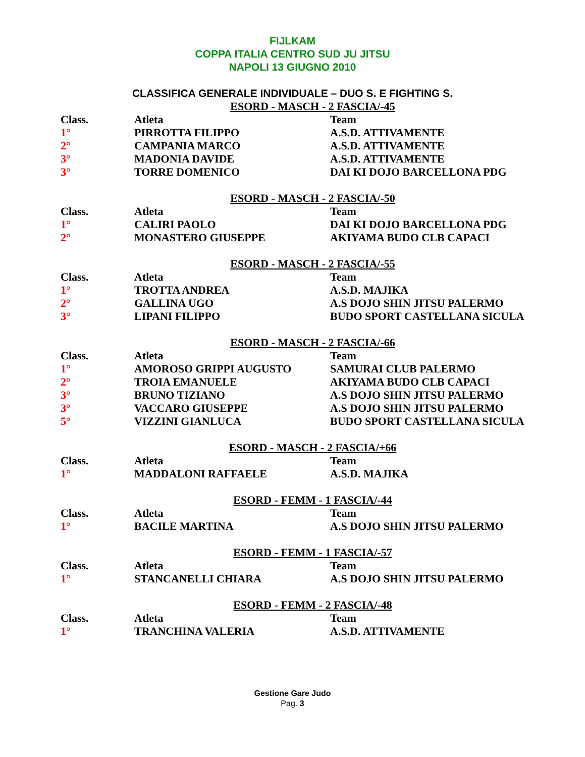FIJLKAM
COPPA ITALIA CENTRO SUD JU JITSU
NAPOLI 13 GIUGNO 2010
CLASSIFICA GENERALE INDIVIDUALE – DUO S. E FIGHTING S.
ESORD - MASCH - 2 FASCIA/-45
| Class. | Atleta | Team |
| --- | --- | --- |
| 1° | PIRROTTA FILIPPO | A.S.D. ATTIVAMENTE |
| 2° | CAMPANIA MARCO | A.S.D. ATTIVAMENTE |
| 3° | MADONIA DAVIDE | A.S.D. ATTIVAMENTE |
| 3° | TORRE DOMENICO | DAI KI DOJO BARCELLONA PDG |
ESORD - MASCH - 2 FASCIA/-50
| Class. | Atleta | Team |
| --- | --- | --- |
| 1° | CALIRI PAOLO | DAI KI DOJO BARCELLONA PDG |
| 2° | MONASTERO GIUSEPPE | AKIYAMA BUDO CLB CAPACI |
ESORD - MASCH - 2 FASCIA/-55
| Class. | Atleta | Team |
| --- | --- | --- |
| 1° | TROTTA ANDREA | A.S.D. MAJIKA |
| 2° | GALLINA UGO | A.S DOJO SHIN JITSU PALERMO |
| 3° | LIPANI FILIPPO | BUDO SPORT CASTELLANA SICULA |
ESORD - MASCH - 2 FASCIA/-66
| Class. | Atleta | Team |
| --- | --- | --- |
| 1° | AMOROSO GRIPPI AUGUSTO | SAMURAI CLUB PALERMO |
| 2° | TROIA EMANUELE | AKIYAMA BUDO CLB CAPACI |
| 3° | BRUNO TIZIANO | A.S DOJO SHIN JITSU PALERMO |
| 3° | VACCARO GIUSEPPE | A.S DOJO SHIN JITSU PALERMO |
| 5° | VIZZINI GIANLUCA | BUDO SPORT CASTELLANA SICULA |
ESORD - MASCH - 2 FASCIA/+66
| Class. | Atleta | Team |
| --- | --- | --- |
| 1° | MADDALONI RAFFAELE | A.S.D. MAJIKA |
ESORD - FEMM - 1 FASCIA/-44
| Class. | Atleta | Team |
| --- | --- | --- |
| 1° | BACILE MARTINA | A.S DOJO SHIN JITSU PALERMO |
ESORD - FEMM - 1 FASCIA/-57
| Class. | Atleta | Team |
| --- | --- | --- |
| 1° | STANCANELLI CHIARA | A.S DOJO SHIN JITSU PALERMO |
ESORD - FEMM - 2 FASCIA/-48
| Class. | Atleta | Team |
| --- | --- | --- |
| 1° | TRANCHINA VALERIA | A.S.D. ATTIVAMENTE |
Gestione Gare Judo
Pag. 3